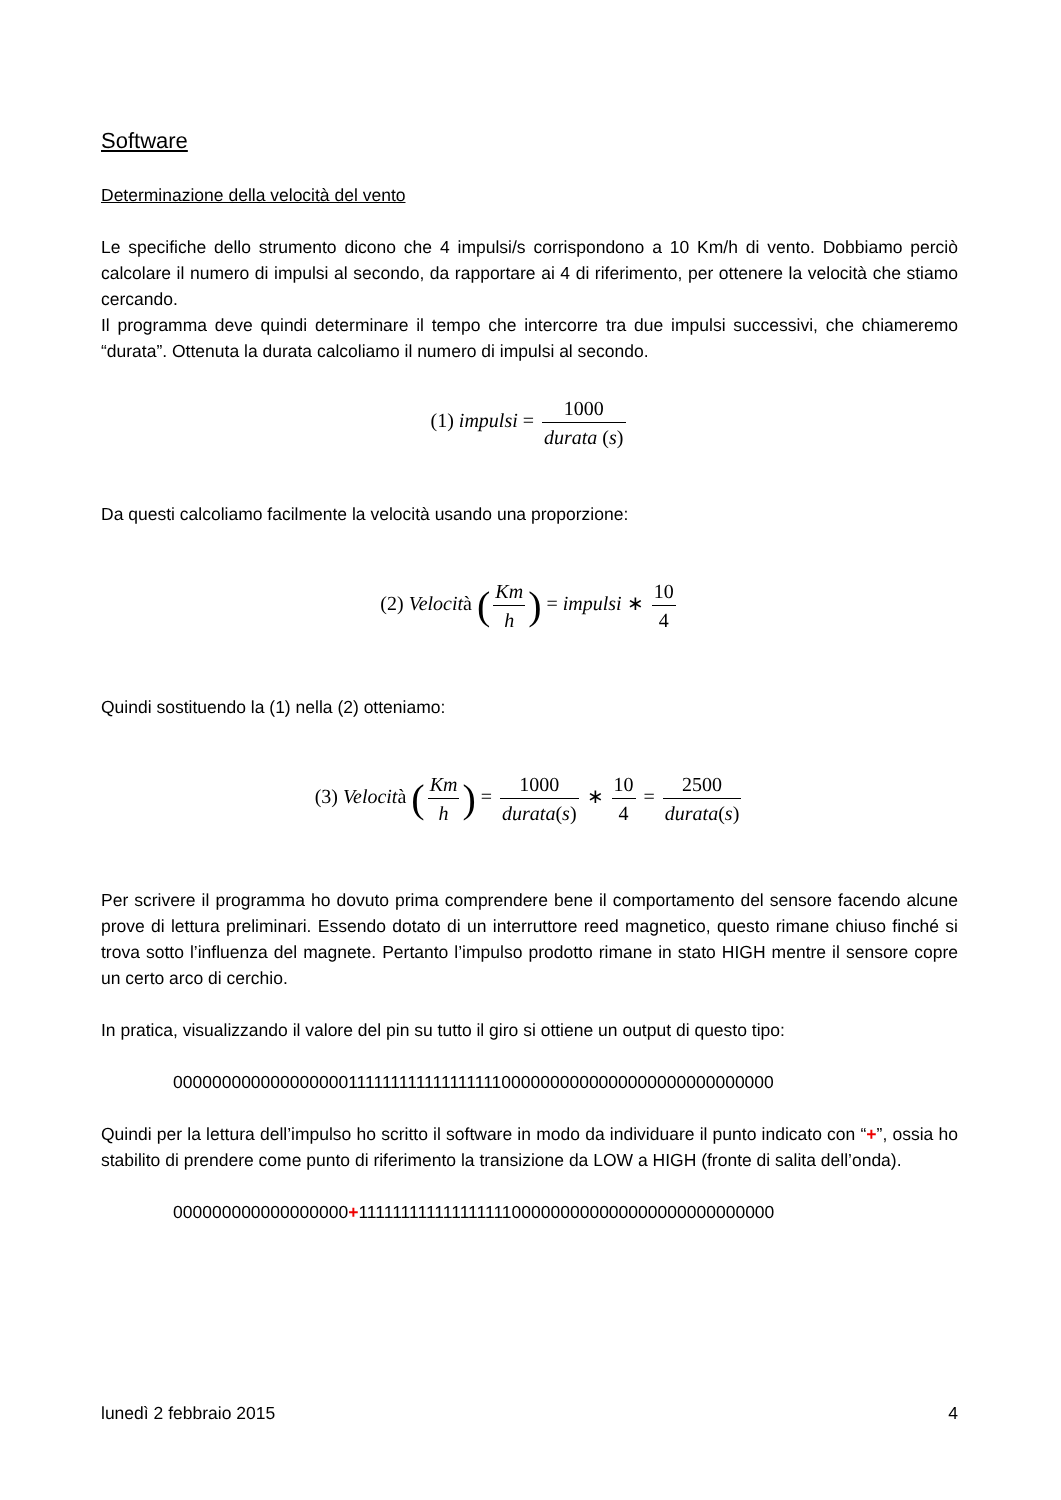Software
Determinazione della velocità del vento
Le specifiche dello strumento dicono che 4 impulsi/s corrispondono a 10 Km/h di vento. Dobbiamo perciò calcolare il numero di impulsi al secondo, da rapportare ai 4 di riferimento, per ottenere la velocità che stiamo cercando.
Il programma deve quindi determinare il tempo che intercorre tra due impulsi successivi, che chiameremo “durata”. Ottenuta la durata calcoliamo il numero di impulsi al secondo.
(1) impulsi = 1000 durata (s)
Da questi calcoliamo facilmente la velocità usando una proporzione:
(2) Velocità (Km h) = impulsi ∗ 10 4
Quindi sostituendo la (1) nella (2) otteniamo:
(3) Velocità (Km h) = 1000 durata(s) ∗ 10 4 = 2500 durata(s)
Per scrivere il programma ho dovuto prima comprendere bene il comportamento del sensore facendo alcune prove di lettura preliminari. Essendo dotato di un interruttore reed magnetico, questo rimane chiuso finché si trova sotto l’influenza del magnete. Pertanto l’impulso prodotto rimane in stato HIGH mentre il sensore copre un certo arco di cerchio.
In pratica, visualizzando il valore del pin su tutto il giro si ottiene un output di questo tipo:
0000000000000000001111111111111111110000000000000000000000000000
Quindi per la lettura dell’impulso ho scritto il software in modo da individuare il punto indicato con “+”, ossia ho stabilito di prendere come punto di riferimento la transizione da LOW a HIGH (fronte di salita dell’onda).
000000000000000000+111111111111111111000000000000000000000000000
lunedì 2 febbraio 2015 4